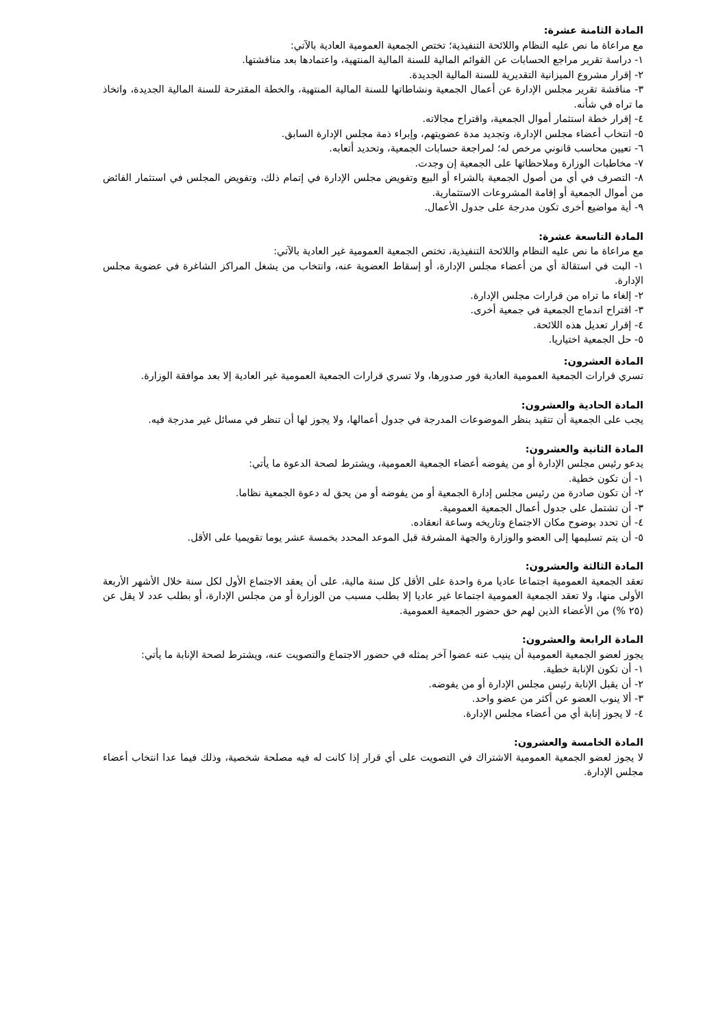المادة الثامنة عشرة:
مع مراعاة ما نص عليه النظام واللائحة التنفيذية؛ تختص الجمعية العمومية العادية بالآتي:
١- دراسة تقرير مراجع الحسابات عن القوائم المالية للسنة المالية المنتهية، واعتمادها بعد مناقشتها.
٢- إقرار مشروع الميزانية التقديرية للسنة المالية الجديدة.
٣- مناقشة تقرير مجلس الإدارة عن أعمال الجمعية ونشاطاتها للسنة المالية المنتهية، والخطة المقترحة للسنة المالية الجديدة، واتخاذ ما تراه في شأنه.
٤- إقرار خطة استثمار أموال الجمعية، واقتراح مجالاته.
٥- انتخاب أعضاء مجلس الإدارة، وتجديد مدة عضويتهم، وإبراء ذمة مجلس الإدارة السابق.
٦- تعيين محاسب قانوني مرخص له؛ لمراجعة حسابات الجمعية، وتحديد أتعابه.
٧- مخاطبات الوزارة وملاحظاتها على الجمعية إن وجدت.
٨- التصرف في أي من أصول الجمعية بالشراء أو البيع وتفويض مجلس الإدارة في إتمام ذلك، وتفويض المجلس في استثمار الفائض من أموال الجمعية أو إقامة المشروعات الاستثمارية.
٩- أية مواضيع أخرى تكون مدرجة على جدول الأعمال.
المادة التاسعة عشرة:
مع مراعاة ما نص عليه النظام واللائحة التنفيذية، تختص الجمعية العمومية غير العادية بالآتي:
١- البت في استقالة أي من أعضاء مجلس الإدارة، أو إسقاط العضوية عنه، وانتخاب من يشغل المراكز الشاغرة في عضوية مجلس الإدارة.
٢- إلغاء ما تراه من قرارات مجلس الإدارة.
٣- اقتراح اندماج الجمعية في جمعية أخرى.
٤- إقرار تعديل هذه اللائحة.
٥- حل الجمعية اختياريا.
المادة العشرون:
تسري قرارات الجمعية العمومية العادية فور صدورها، ولا تسري قرارات الجمعية العمومية غير العادية إلا بعد موافقة الوزارة.
المادة الحادية والعشرون:
يجب على الجمعية أن تتقيد بنظر الموضوعات المدرجة في جدول أعمالها، ولا يجوز لها أن تنظر في مسائل غير مدرجة فيه.
المادة الثانية والعشرون:
يدعو رئيس مجلس الإدارة أو من يفوضه أعضاء الجمعية العمومية، ويشترط لصحة الدعوة ما يأتي:
١- أن تكون خطية.
٢- أن تكون صادرة من رئيس مجلس إدارة الجمعية أو من يفوضه أو من يحق له دعوة الجمعية نظاما.
٣- أن تشتمل على جدول أعمال الجمعية العمومية.
٤- أن تحدد بوضوح مكان الاجتماع وتاريخه وساعة انعقاده.
٥- أن يتم تسليمها إلى العضو والوزارة والجهة المشرفة قبل الموعد المحدد بخمسة عشر يوما تقويميا على الأقل.
المادة الثالثة والعشرون:
تعقد الجمعية العمومية اجتماعا عاديا مرة واحدة على الأقل كل سنة مالية، على أن يعقد الاجتماع الأول لكل سنة خلال الأشهر الأربعة الأولى منها، ولا تعقد الجمعية العمومية اجتماعا غير عاديا إلا بطلب مسبب من الوزارة أو من مجلس الإدارة، أو بطلب عدد لا يقل عن (٢٥ %) من الأعضاء الذين لهم حق حضور الجمعية العمومية.
المادة الرابعة والعشرون:
يجوز لعضو الجمعية العمومية أن ينيب عنه عضوا آخر يمثله في حضور الاجتماع والتصويت عنه، ويشترط لصحة الإنابة ما يأتي:
١- أن تكون الإنابة خطية.
٢- أن يقبل الإنابة رئيس مجلس الإدارة أو من يفوضه.
٣- ألا ينوب العضو عن أكثر من عضو واحد.
٤- لا يجوز إنابة أي من أعضاء مجلس الإدارة.
المادة الخامسة والعشرون:
لا يجوز لعضو الجمعية العمومية الاشتراك في التصويت على أي قرار إذا كانت له فيه مصلحة شخصية، وذلك فيما عدا انتخاب أعضاء مجلس الإدارة.